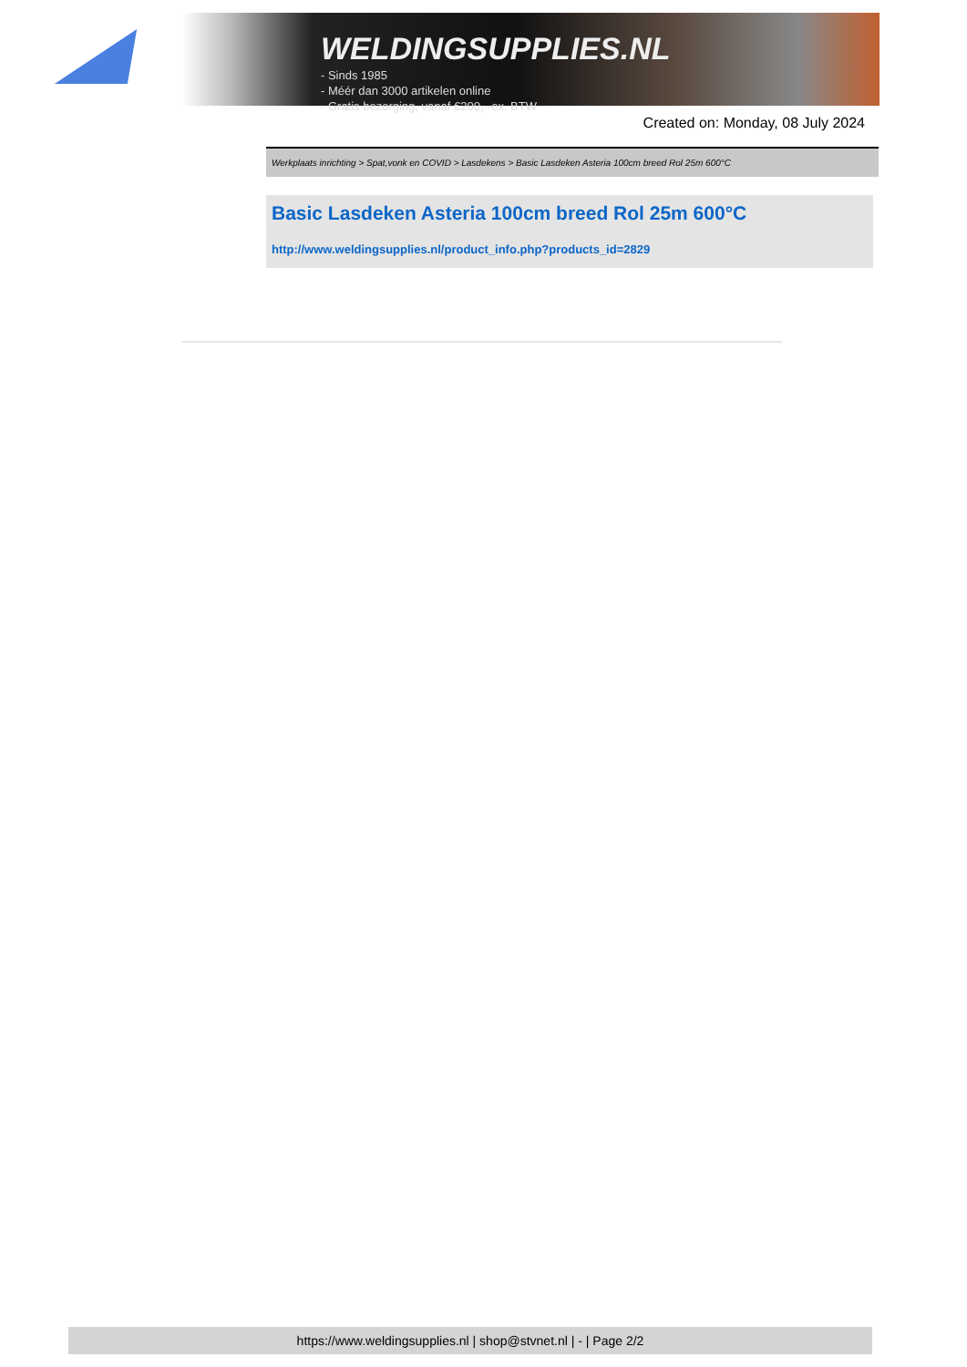WELDINGSUPPLIES.NL
- Sinds 1985
- Méér dan 3000 artikelen online
- Gratis bezorging, vanaf €200,--ex. BTW
Created on: Monday, 08 July 2024
Werkplaats inrichting > Spat,vonk en COVID > Lasdekens > Basic Lasdeken Asteria 100cm breed Rol 25m 600°C
Basic Lasdeken Asteria 100cm breed Rol 25m 600°C
http://www.weldingsupplies.nl/product_info.php?products_id=2829
https://www.weldingsupplies.nl | shop@stvnet.nl | - | Page 2/2